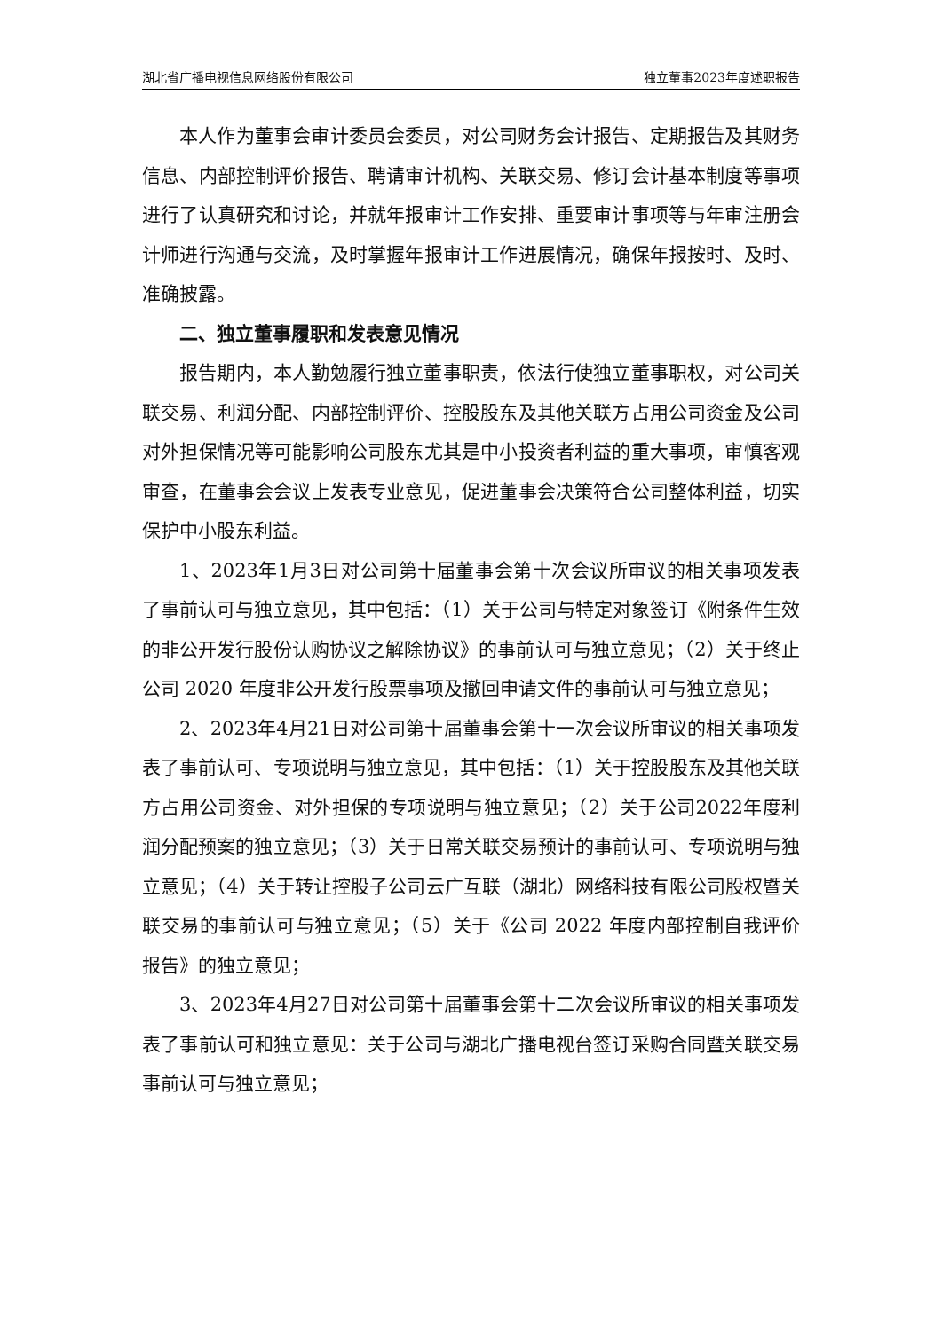湖北省广播电视信息网络股份有限公司 独立董事2023年度述职报告
本人作为董事会审计委员会委员，对公司财务会计报告、定期报告及其财务信息、内部控制评价报告、聘请审计机构、关联交易、修订会计基本制度等事项进行了认真研究和讨论，并就年报审计工作安排、重要审计事项等与年审注册会计师进行沟通与交流，及时掌握年报审计工作进展情况，确保年报按时、及时、准确披露。
二、独立董事履职和发表意见情况
报告期内，本人勤勉履行独立董事职责，依法行使独立董事职权，对公司关联交易、利润分配、内部控制评价、控股股东及其他关联方占用公司资金及公司对外担保情况等可能影响公司股东尤其是中小投资者利益的重大事项，审慎客观审查，在董事会会议上发表专业意见，促进董事会决策符合公司整体利益，切实保护中小股东利益。
1、2023年1月3日对公司第十届董事会第十次会议所审议的相关事项发表了事前认可与独立意见，其中包括：（1）关于公司与特定对象签订《附条件生效的非公开发行股份认购协议之解除协议》的事前认可与独立意见；（2）关于终止公司 2020 年度非公开发行股票事项及撤回申请文件的事前认可与独立意见；
2、2023年4月21日对公司第十届董事会第十一次会议所审议的相关事项发表了事前认可、专项说明与独立意见，其中包括：（1）关于控股股东及其他关联方占用公司资金、对外担保的专项说明与独立意见；（2）关于公司2022年度利润分配预案的独立意见；（3）关于日常关联交易预计的事前认可、专项说明与独立意见；（4）关于转让控股子公司云广互联（湖北）网络科技有限公司股权暨关联交易的事前认可与独立意见；（5）关于《公司 2022 年度内部控制自我评价报告》的独立意见；
3、2023年4月27日对公司第十届董事会第十二次会议所审议的相关事项发表了事前认可和独立意见：关于公司与湖北广播电视台签订采购合同暨关联交易事前认可与独立意见；